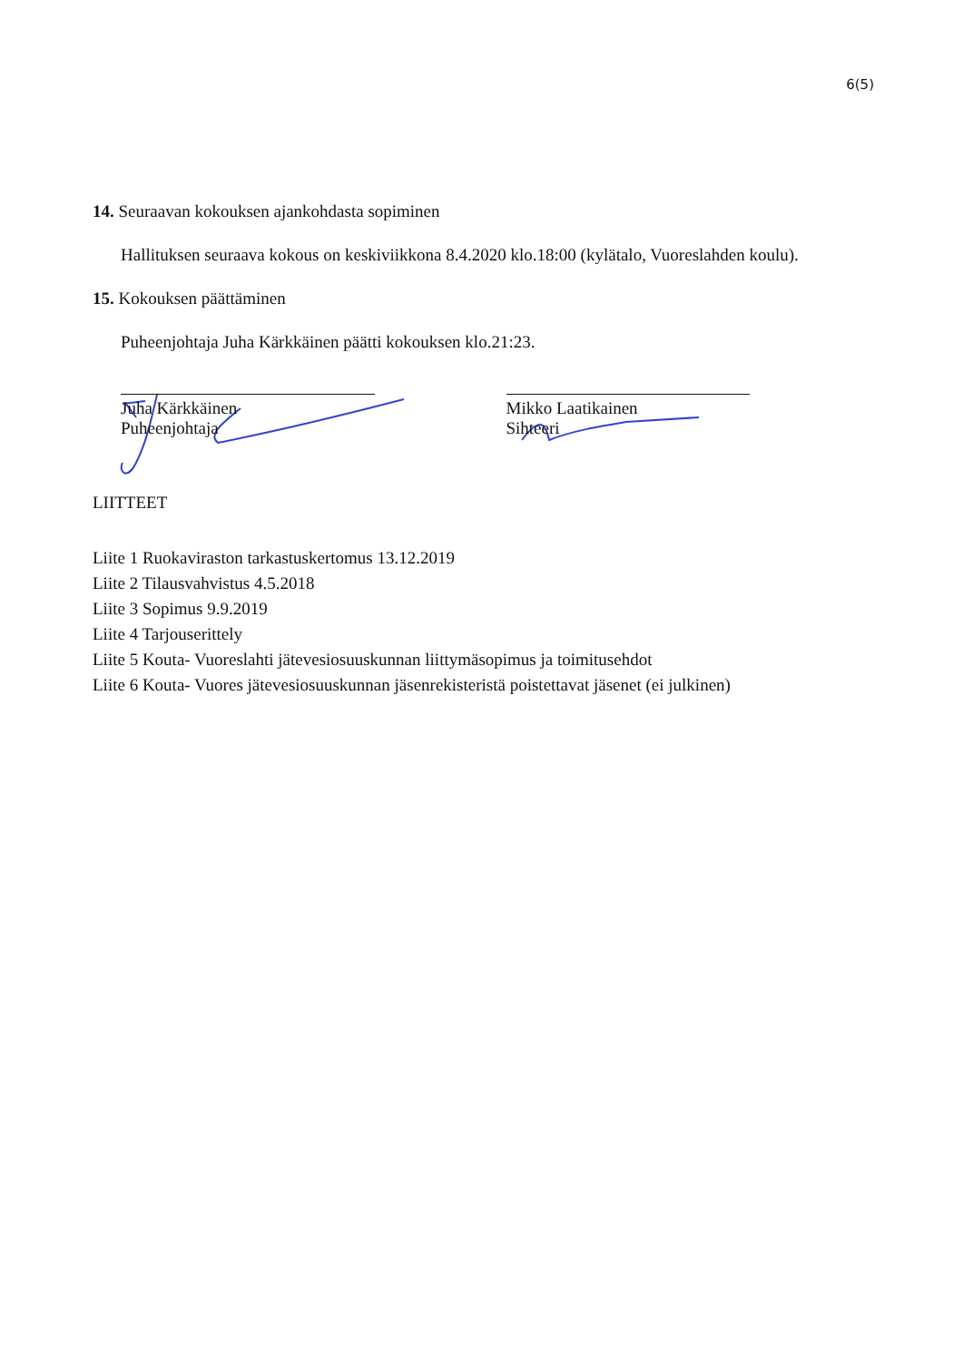6(5)
14. Seuraavan kokouksen ajankohdasta sopiminen
Hallituksen seuraava kokous on keskiviikkona 8.4.2020 klo.18:00 (kylätalo, Vuoreslahden koulu).
15. Kokouksen päättäminen
Puheenjohtaja Juha Kärkkäinen päätti kokouksen klo.21:23.
Juha Kärkkäinen
Puheenjohtaja
Mikko Laatikainen
Sihteeri
LIITTEET
Liite 1 Ruokaviraston tarkastuskertomus 13.12.2019
Liite 2 Tilausvahvistus 4.5.2018
Liite 3 Sopimus 9.9.2019
Liite 4 Tarjouserittely
Liite 5 Kouta- Vuoreslahti jätevesiosuuskunnan liittymäsopimus ja toimitusehdot
Liite 6 Kouta- Vuores jätevesiosuuskunnan jäsenrekisteristä poistettavat jäsenet (ei julkinen)